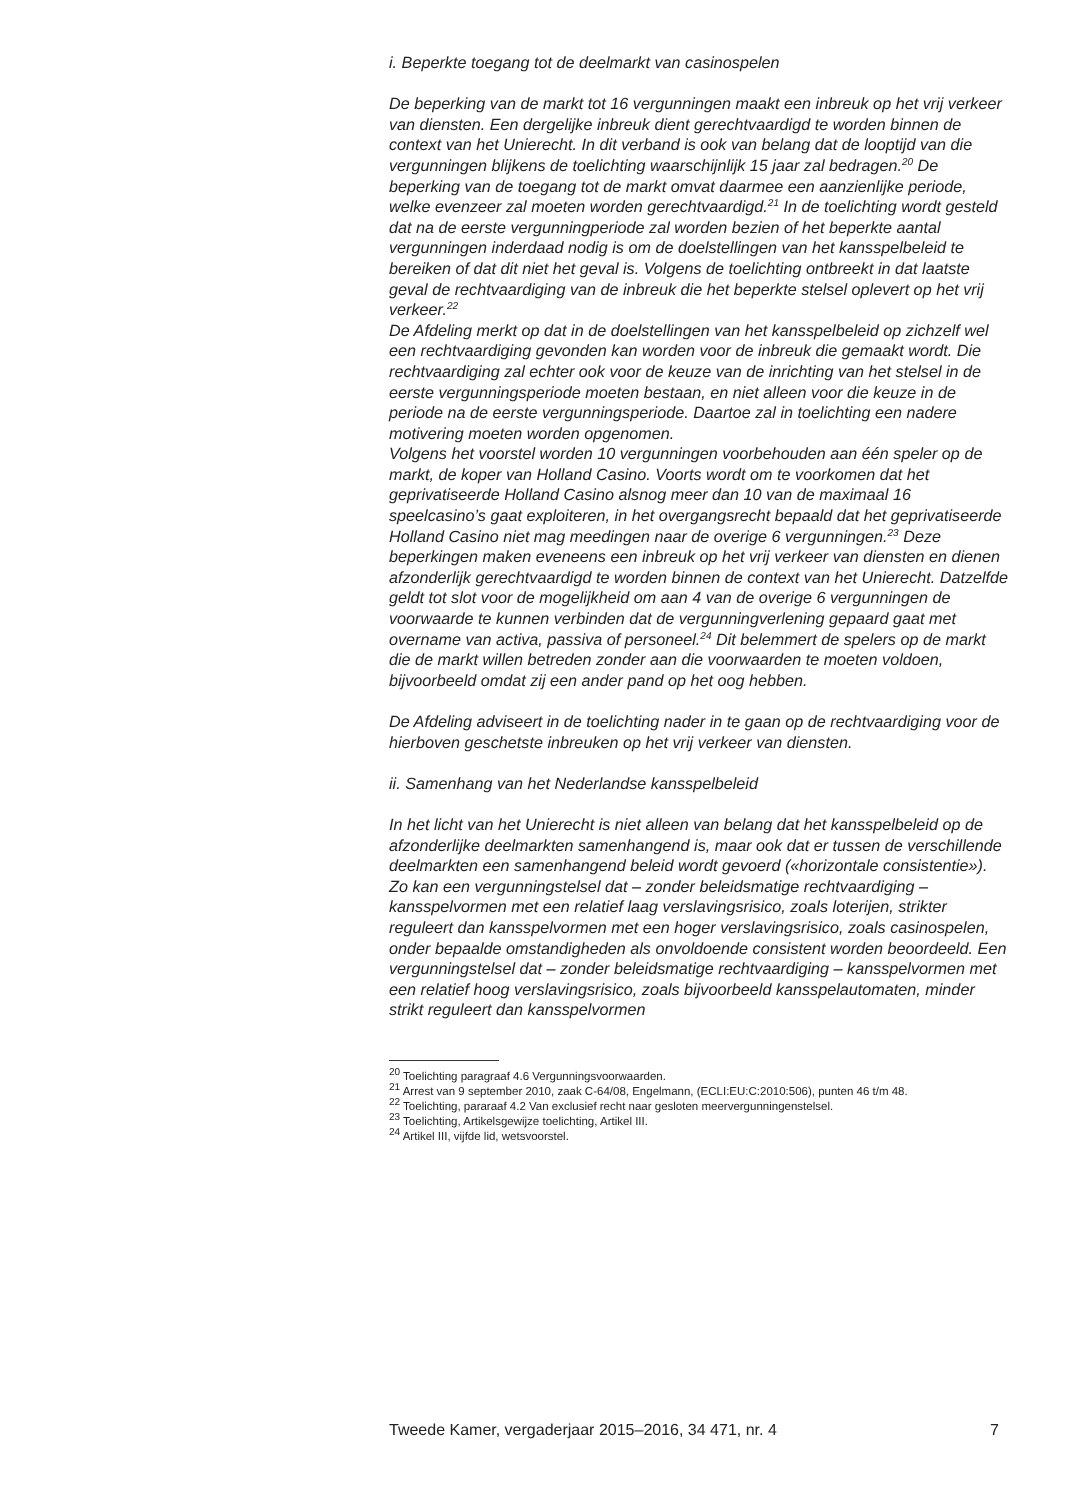i. Beperkte toegang tot de deelmarkt van casinospelen
De beperking van de markt tot 16 vergunningen maakt een inbreuk op het vrij verkeer van diensten. Een dergelijke inbreuk dient gerechtvaardigd te worden binnen de context van het Unierecht. In dit verband is ook van belang dat de looptijd van die vergunningen blijkens de toelichting waarschijnlijk 15 jaar zal bedragen.<sup>20</sup> De beperking van de toegang tot de markt omvat daarmee een aanzienlijke periode, welke evenzeer zal moeten worden gerechtvaardigd.<sup>21</sup> In de toelichting wordt gesteld dat na de eerste vergunningperiode zal worden bezien of het beperkte aantal vergunningen inderdaad nodig is om de doelstellingen van het kansspel­beleid te bereiken of dat dit niet het geval is. Volgens de toelichting ontbreekt in dat laatste geval de rechtvaardiging van de inbreuk die het beperkte stelsel oplevert op het vrij verkeer.<sup>22</sup>
De Afdeling merkt op dat in de doelstellingen van het kansspelbeleid op zichzelf wel een rechtvaardiging gevonden kan worden voor de inbreuk die gemaakt wordt. Die rechtvaardiging zal echter ook voor de keuze van de inrichting van het stelsel in de eerste vergunningsperiode moeten bestaan, en niet alleen voor die keuze in de periode na de eerste vergun­ningsperiode. Daartoe zal in toelichting een nadere motivering moeten worden opgenomen.
Volgens het voorstel worden 10 vergunningen voorbehouden aan één speler op de markt, de koper van Holland Casino. Voorts wordt om te voorkomen dat het geprivatiseerde Holland Casino alsnog meer dan 10 van de maximaal 16 speelcasino’s gaat exploiteren, in het overgangsrecht bepaald dat het geprivatiseerde Holland Casino niet mag meedingen naar de overige 6 vergunningen.<sup>23</sup> Deze beperkingen maken eveneens een inbreuk op het vrij verkeer van diensten en dienen afzonderlijk gerecht­vaardigd te worden binnen de context van het Unierecht. Datzelfde geldt tot slot voor de mogelijkheid om aan 4 van de overige 6 vergunningen de voorwaarde te kunnen verbinden dat de vergunningverlening gepaard gaat met overname van activa, passiva of personeel.<sup>24</sup> Dit belemmert de spelers op de markt die de markt willen betreden zonder aan die voorwaarden te moeten voldoen, bijvoorbeeld omdat zij een ander pand op het oog hebben.
De Afdeling adviseert in de toelichting nader in te gaan op de rechtvaar­diging voor de hierboven geschetste inbreuken op het vrij verkeer van diensten.
ii. Samenhang van het Nederlandse kansspelbeleid
In het licht van het Unierecht is niet alleen van belang dat het kansspel­beleid op de afzonderlijke deelmarkten samenhangend is, maar ook dat er tussen de verschillende deelmarkten een samenhangend beleid wordt gevoerd («horizontale consistentie»). Zo kan een vergunningstelsel dat – zonder beleidsmatige rechtvaardiging – kansspelvormen met een relatief laag verslavingsrisico, zoals loterijen, strikter reguleert dan kansspel­vormen met een hoger verslavingsrisico, zoals casinospelen, onder bepaalde omstandigheden als onvoldoende consistent worden beoor­deeld. Een vergunningstelsel dat – zonder beleidsmatige rechtvaardiging – kansspelvormen met een relatief hoog verslavingsrisico, zoals bijvoor­beeld kansspelautomaten, minder strikt reguleert dan kansspelvormen
<sup>20</sup> Toelichting paragraaf 4.6 Vergunningsvoorwaarden.
<sup>21</sup> Arrest van 9 september 2010, zaak C-64/08, Engelmann, (ECLI:EU:C:2010:506), punten 46 t/m 48.
<sup>22</sup> Toelichting, pararaaf 4.2 Van exclusief recht naar gesloten meervergunningenstelsel.
<sup>23</sup> Toelichting, Artikelsgewijze toelichting, Artikel III.
<sup>24</sup> Artikel III, vijfde lid, wetsvoorstel.
Tweede Kamer, vergaderjaar 2015–2016, 34 471, nr. 4 7